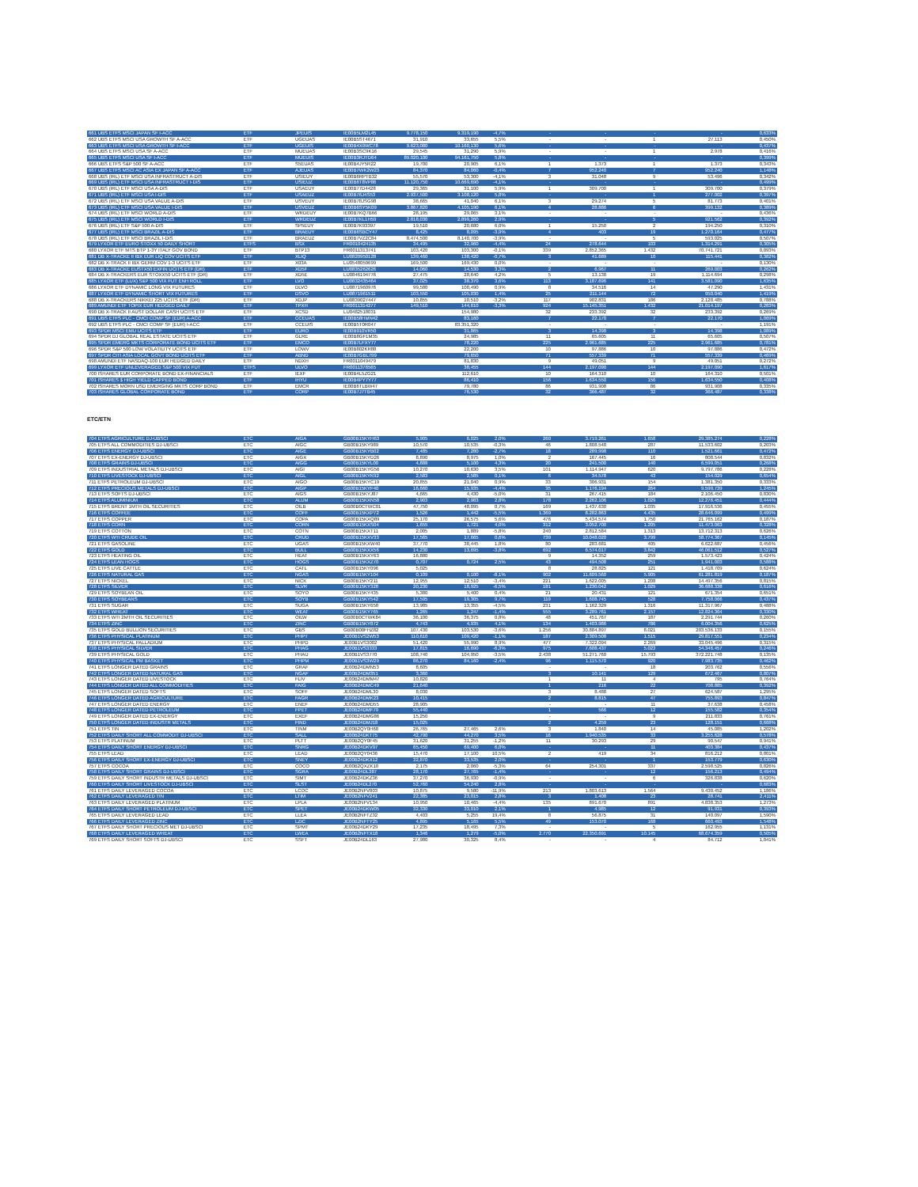| 661 UBS ETFS MSCI JAPAN SF I-ACC | ETF | JPEUIS | IE00B5LM2L45 | 9.778,150 | 9.319,190 | -4,7% | - | - | - | - | 0,633% |
| 662 UBS ETFS MSCI USA GROWTH SF A-ACC | ETF | UGEUAS | IE00B5ST4671 | 31,910 | 33,655 | 5,5% | - | - | 1 | 27.113 | 0,450% |
| 663 UBS ETFS MSCI USA GROWTH SF I-ACC | ETF | UGEUIS | IE00B4X9WC78 | 9.623,080 | 10.160,130 | 5,6% | - | - | - | - | 0,437% |
| 664 UBS ETFS MSCI USA SF A-ACC | ETF | MUEUAS | IE00B3SC9K16 | 29,545 | 31,290 | 5,9% | - | - | 1 | 2.978 | 0,416% |
| 665 UBS ETFS MSCI USA SF I-ACC | ETF | MUEUIS | IE00B3RJTD64 | 89.020,100 | 94.161,750 | 5,8% | - | - | - | - | 0,399% |
| 666 UBS ETFS S&P 500 SF A-ACC | ETF | S5EUAS | IE00B4JY5R22 | 19,700 | 20,905 | 6,1% | 1 | 1.373 | 1 | 1.373 | 0,343% |
| 667 UBS ETFS MSCI AC ASIA EX JAPAN SF A-ACC | ETF | AJEUAS | IE00B7WK2W23 | 84,370 | 84,060 | -0,4% | 7 | 952.240 | 7 | 952.240 | 1,148% |
| 668 UBS (IRL) ETF MSCI USA INFRASTRUCT A-DIS | ETF | USIEUY | IE00B6RPTB32 | 55,570 | 53,300 | -4,1% | 3 | 31.048 | 9 | 53.496 | 0,342% |
| 669 UBS (IRL) ETF MSCI USA INFRASTRUCT I-DIS | ETF | USIEUZ | IE00B6T8VP86 | 11.120,750 | 10.669,690 | -4,1% | - | - | - | - | 0,499% |
| 670 UBS (IRL) ETF MSCI USA A-DIS | ETF | USAEUY | IE00B77D4428 | 29,365 | 31,100 | 5,9% | 1 | 309.700 | 1 | 309.700 | 0,379% |
| 671 UBS (IRL) ETF MSCI USA I-DIS | ETF | USAEUZ | IE00B76J4S53 | 2.937,500 | 3.108,120 | 5,8% | - | - | 1 | 277.002 | 0,397% |
| 672 UBS (IRL) ETF MSCI USA VALUE A-DIS | ETF | USVEUY | IE00B78JSG98 | 38,665 | 41,040 | 6,1% | 3 | 29.274 | 5 | 81.773 | 0,401% |
| 673 UBS (IRL) ETF MSCI USA VALUE I-DIS | ETF | USVEUZ | IE00B6SY5K09 | 3.867,820 | 4.105,190 | 6,1% | 4 | 28.886 | 6 | 399.132 | 0,389% |
| 674 UBS (IRL) ETF MSCI WORLD A-DIS | ETF | WRDEUY | IE00B7KQ7B66 | 28,195 | 29,065 | 3,1% | - | - | - | - | 0,436% |
| 675 UBS (IRL) ETF MSCI WORLD I-DIS | ETF | WRDEUZ | IE00B7KL1H59 | 2.818,030 | 2.899,260 | 2,9% | - | - | 5 | 921.562 | 0,392% |
| 676 UBS (IRL) ETF S&P 500 A-DIS | ETF | SP5EUY | IE00B7K93397 | 19,510 | 20,680 | 6,0% | 1 | 15.250 | 2 | 194.250 | 0,310% |
| 677 UBS (IRL) ETF MSCI BRAZIL A-DIS | ETF | BRAEUY | IE00B6SBCY47 | 8,425 | 8,095 | -3,9% | 4 | 403 | 19 | 1.270.164 | 0,477% |
| 678 UBS (IRL) ETF MSCI BRAZIL I-DIS | ETF | BRAEUZ | IE00B7VZ2C84 | 8.474,500 | 8.140,700 | -3,9% | - | - | 5 | 593.025 | 0,507% |
| 679 LYXOR ETF EURO STOXX 50 DAILY SHORT | ETFS | BSX | FR0010424135 | 34,495 | 32,960 | -4,4% | 24 | 278.644 | 103 | 1.314.291 | 0,305% |
| 680 LYXOR ETF MTS BTP 1-3Y ITALY GOV BOND | ETF | BTP13 | FR0011313741 | 103,420 | 103,300 | -0,1% | 339 | 2.852.365 | 1.432 | 70.741.721 | 0,093% |
| 681 DB X-TRACKE II IBX EUR LIQ COV UCITS ETF | ETF | XLIQ | LU0820950128 | 139,460 | 138,420 | -0,7% | 3 | 41.689 | 10 | 115.441 | 0,382% |
| 682 DB X-TRACK II IBX GERM COV 1-3 UCITS ETF | ETF | X03A | LU0548059699 | 169,500 | 169,430 | 0,0% | - | - | - | - | 0,130% |
| 683 DB X-TRACKE EUSTX50 EXFIN UCITS ETF (DR) | ETF | XD5F | LU0835262626 | 14,060 | 14,530 | 3,3% | 2 | 6.967 | 11 | 269.003 | 0,262% |
| 684 DB X-TRACKERS EUR STOXX50 UCITS ETF (DR) | ETF | XD5E | LU0846194776 | 27,475 | 28,640 | 4,2% | 5 | 13.138 | 19 | 1.114.694 | 0,298% |
| 685 LYXOR ETF (LUX) S&P 500 VIX FUT ENH ROLL | ETF | LVO | LU0832435464 | 37,025 | 38,370 | 3,6% | 113 | 3.187.696 | 141 | 3.581.090 | 1,635% |
| 686 LYXOR ETF DYNAMIC LONG VIX FUTURES | ETF | DLVO | LU0871960976 | 99,580 | 100,490 | 0,9% | 8 | 34.516 | 14 | 47.290 | 1,431% |
| 687 LYXOR ETF DYNAMIC SHORT VIX FUTURES | ETF | DSVO | LU0871961511 | 103,550 | 105,030 | 1,4% | 25 | 211.144 | 72 | 950.040 | 1,419% |
| 688 DB X-TRACKERS NIKKEI 225 UCITS ETF (DR) | ETF | XDJP | LU0839027447 | 10,855 | 10,510 | -3,2% | 117 | 902.831 | 186 | 2.128.485 | 0,788% |
| 689 AMUNDI ETF TOPIX EUR HEDGED DAILY | ETF | TPXH | FR0011314277 | 149,510 | 144,610 | -3,3% | 924 | 15.145.351 | 1.432 | 21.014.197 | 0,283% |
| 690 DB X-TRACK II AUST DOLLAR CASH UCITS ETF | ETF | XCSD | LU0482518031 | | 154,980 | | 32 | 233.392 | 32 | 233.392 | 0,269% |
| 691 UBS ETFS PLC - CMCI COMP SF (EUR) A-ACC | ETF | CCEUAS | IE00B58HMN42 | | 83,160 | | 7 | 22.170 | 7 | 22.170 | 1,069% |
| 692 UBS ETFS PLC - CMCI COMP SF (EUR) I-ACC | ETF | CCEUIS | IE00B5T0R047 | | 83.351,320 | | - | - | - | - | 1,191% |
| 693 SPDR MSCI EMU UCITS ETF | ETF | EURO | IE00B910VR50 | | 31,865 | | 3 | 14.398 | 3 | 14.398 | 1,089% |
| 694 SPDR DJ GLOBAL REAL ESTATE UCITS ETF | ETF | GLRE | IE00B8GF1M35 | | 24,985 | | 11 | 65.605 | 11 | 65.605 | 0,507% |
| 695 SPDR EMERG MKTS CORPORATE BOND UCITS ETF | ETF | EMCO | IE00B7LFXY77 | | 78,220 | | 225 | 2.961.685 | 225 | 2.961.685 | 0,781% |
| 696 SPDR S&P 500 LOW VOLATILITY UCITS ETF | ETF | LOWV | IE00B802KR88 | | 22,200 | | 10 | 97.886 | 10 | 97.886 | 0,472% |
| 697 SPDR CITI ASIA LOCAL GOVT BOND UCITS ETF | ETF | ABND | IE00B7GBL799 | | 79,650 | | 71 | 557.339 | 71 | 557.339 | 0,469% |
| 698 AMUNDI ETF NASDAQ-100 EUR HEDGED DAILY | ETF | NDXH | FR0011049479 | | 81,830 | | 9 | 49.051 | 9 | 49.051 | 0,272% |
| 699 LYXOR ETF UNLEVERAGED S&P 500 VIX FUT | ETFS | ULVO | FR0011376565 | | 38,455 | | 144 | 2.197.090 | 144 | 2.197.090 | 1,617% |
| 700 ISHARES EUR CORPORATE BOND EX-FINANCIALS | ETF | IEXF | IE00B4L5ZG21 | | 112,610 | | 10 | 164.310 | 10 | 164.310 | 0,501% |
| 701 ISHARES $ HIGH YIELD CAPPED BOND | ETF | IHYU | IE00B4PY7Y77 | | 86,410 | | 156 | 1.634.550 | 156 | 1.634.550 | 0,408% |
| 702 ISHARES MORN USD EMERGING MKTS CORP BOND | ETF | EMCR | IE00B6TLBW47 | | 79,780 | | 86 | 931.908 | 86 | 931.908 | 0,335% |
| 703 ISHARES GLOBAL CORPORATE BOND | ETF | CORP | IE00B7J7TB45 | | 76,530 | | 32 | 366.487 | 32 | 366.487 | 0,338% |
ETC/ETN
| 704 ETFS AGRICULTURE DJ-UBSCI | ETC | AIGA | GB00B15KYH63 | 5,905 | 6,025 | 2,0% | 260 | 3.719.261 | 1.658 | 29.385.274 | 0,228% |
| 705 ETFS ALL COMMODITIES DJ-UBSCI | ETC | AIGC | GB00B15KY989 | 10,570 | 10,535 | -0,3% | 46 | 1.808.548 | 287 | 11.533.602 | 0,203% |
| 706 ETFS ENERGY DJ-UBSCI | ETC | AIGE | GB00B15KYB02 | 7,485 | 7,280 | -2,7% | 18 | 289.998 | 110 | 1.521.661 | 0,472% |
| 707 ETFS EX-ENERGY DJ-UBSCI | ETC | AIGX | GB00B15KYD26 | 8,890 | 8,975 | 1,0% | 2 | 167.445 | 16 | 808.544 | 0,832% |
| 708 ETFS GRAINS DJ-UBSCI | ETC | AIGG | GB00B15KYL00 | 4,888 | 5,100 | 4,3% | 20 | 241.500 | 140 | 6.599.051 | 0,268% |
| 709 ETFS INDUSTRIAL METALS DJ-UBSCI | ETC | AIGI | GB00B15KYG56 | 10,270 | 10,630 | 3,5% | 101 | 1.114.947 | 620 | 9.797.786 | 0,228% |
| 710 ETFS LIVESTOCK DJ-UBSCI | ETC | AIGL | GB00B15KYK92 | 2,583 | 2,585 | 0,1% | 6 | 34.578 | 43 | 154.029 | 0,654% |
| 711 ETFS PETROLEUM DJ-UBSCI | ETC | AIGO | GB00B15KYC19 | 20,855 | 21,040 | 0,9% | 33 | 306.931 | 154 | 1.381.350 | 0,333% |
| 712 ETFS PRECIOUS METALS DJ-UBSCI | ETC | AIGP | GB00B15KYF40 | 16,660 | 15,935 | -4,4% | 35 | 1.176.194 | 264 | 9.599.739 | 1,245% |
| 713 ETFS SOFTS DJ-UBSCI | ETC | AIGS | GB00B15KYJ87 | 4,665 | 4,430 | -5,0% | 31 | 267.415 | 184 | 2.106.450 | 0,830% |
| 714 ETFS ALUMINIUM | ETC | ALUM | GB00B15KXN58 | 2,903 | 2,983 | 2,8% | 178 | 2.262.106 | 1.029 | 12.276.451 | 0,444% |
| 715 ETFS BRENT 1MTH OIL SECURITIES | ETC | OILB | GB00B0CTWC01 | 47,750 | 48,095 | 0,7% | 169 | 1.437.630 | 1.035 | 17.916.536 | 0,455% |
| 716 ETFS COFFEE | ETC | COFF | GB00B15KXP72 | 1,526 | 1,442 | -5,5% | 1.369 | 8.282.863 | 4.435 | 28.646.099 | 0,499% |
| 717 ETFS COPPER | ETC | COPA | GB00B15KXQ89 | 25,170 | 26,575 | 5,6% | 476 | 5.434.574 | 1.750 | 21.765.162 | 0,187% |
| 718 ETFS CORN | ETC | CORN | GB00B15KXS04 | 1,655 | 1,721 | 4,0% | 312 | 3.052.700 | 1.205 | 11.473.063 | 0,328% |
| 719 ETFS COTTON | ETC | COTN | GB00B15KXT11 | 2,005 | 1,889 | -5,8% | 240 | 2.812.584 | 1.313 | 13.712.313 | 0,626% |
| 720 ETFS WTI CRUDE OIL | ETC | CRUD | GB00B15KXV33 | 17,565 | 17,665 | 0,6% | 739 | 10.048.020 | 3.799 | 58.774.367 | 0,145% |
| 721 ETFS GASOLINE | ETC | UGAS | GB00B15KXW40 | 37,770 | 38,445 | 1,8% | 80 | 283.681 | 405 | 6.622.687 | 0,456% |
| 722 ETFS GOLD | ETC | BULL | GB00B15KXX56 | 14,230 | 13,695 | -3,8% | 692 | 6.574.017 | 3.842 | 46.061.512 | 0,527% |
| 723 ETFS HEATING OIL | ETC | HEAT | GB00B15KXY63 | 16,880 | | | 9 | 14.352 | 259 | 1.573.423 | 0,424% |
| 724 ETFS LEAN HOGS | ETC | HOGS | GB00B15KXZ70 | 0,707 | 0,724 | 2,5% | 43 | 494.508 | 251 | 1.941.003 | 0,588% |
| 725 ETFS LIVE CATTLE | ETC | CATL | GB00B15KY096 | 5,025 | | | 8 | 28.825 | 121 | 1.418.709 | 0,624% |
| 726 ETFS NATURAL GAS | ETC | NGAS | GB00B15KY104 | 0,109 | 0,100 | -8,1% | 902 | 11.609.560 | 5.905 | 61.281.819 | 0,187% |
| 727 ETFS NICKEL | ETC | NICK | GB00B15KY211 | 12,955 | 12,510 | -3,4% | 221 | 1.622.005 | 1.208 | 14.497.356 | 0,815% |
| 728 ETFS SILVER | ETC | SLVR | GB00B15KY328 | 20,230 | 18,925 | -6,5% | 181 | 1.230.042 | 1.029 | 36.688.338 | 0,616% |
| 729 ETFS SOYBEAN OIL | ETC | SOYO | GB00B15KY435 | 5,380 | 5,400 | 0,4% | 21 | 20.431 | 121 | 671.354 | 0,651% |
| 730 ETFS SOYBEANS | ETC | SOYB | GB00B15KY542 | 17,595 | 19,305 | 9,7% | 119 | 1.608.745 | 528 | 7.758.066 | 0,437% |
| 731 ETFS SUGAR | ETC | SUGA | GB00B15KY658 | 13,985 | 13,355 | -4,5% | 231 | 1.162.329 | 1.316 | 11.317.967 | 0,488% |
| 732 ETFS WHEAT | ETC | WEAT | GB00B15KY765 | 1,265 | 1,247 | -1,4% | 555 | 3.289.761 | 2.157 | 12.824.364 | 0,330% |
| 733 ETFS WTI 2MTH OIL SECURITIES | ETC | OILW | GB00B0CTWK84 | 36,100 | 36,375 | 0,8% | 48 | 451.767 | 187 | 2.291.744 | 0,260% |
| 734 ETFS ZINC | ETC | ZINC | GB00B15KY872 | 4,743 | 4,935 | 4,1% | 134 | 1.403.986 | 786 | 6.004.356 | 0,625% |
| 735 ETFS GOLD BULLION SECURITIES | ETC | GBS | GB00B00FHZ82 | 107,430 | 103,530 | -3,6% | 1.256 | 30.884.897 | 8.021 | 203.536.133 | 0,155% |
| 736 ETFS PHYSICAL PLATINUM | ETC | PHPT | JE00B1VS2W53 | 110,610 | 109,420 | -1,1% | 187 | 2.309.508 | 1.515 | 29.817.551 | 0,234% |
| 737 ETFS PHYSICAL PALLADIUM | ETC | PHPD | JE00B1VS3002 | 51,420 | 55,990 | 8,9% | 477 | 7.322.094 | 2.269 | 33.045.496 | 0,315% |
| 738 ETFS PHYSICAL SILVER | ETC | PHAG | JE00B1VS3333 | 17,815 | 16,690 | -6,3% | 975 | 7.608.437 | 5.023 | 54.346.457 | 0,246% |
| 739 ETFS PHYSICAL GOLD | ETC | PHAU | JE00B1VS3770 | 108,740 | 104,950 | -3,5% | 2.438 | 51.271.760 | 15.793 | 372.221.748 | 0,135% |
| 740 ETFS PHYSICAL PM BASKET | ETC | PHPM | JE00B1VS3W29 | 86,270 | 84,160 | -2,4% | 96 | 1.115.570 | 920 | 7.983.735 | 0,462% |
| 741 ETFS LONGER DATED GRAINS | ETC | GRAF | JE00B24DMN53 | 8,605 | | | - | - | 18 | 203.762 | 0,556% |
| 742 ETFS LONGER DATED NATURAL GAS | ETC | NGAF | JE00B24DM351 | 3,360 | | | 3 | 10.141 | 129 | 672.467 | 0,807% |
| 743 ETFS LONGER DATED LIVESTOCK | ETC | FLIV | JE00B24DMM47 | 10,820 | | | 1 | 11 | 4 | 795 | 0,764% |
| 744 ETFS LONGER DATED ALL COMMODITIES | ETC | FAIG | JE00B24DMC49 | 21,640 | | | 1 | 216 | 22 | 708.885 | 0,392% |
| 745 ETFS LONGER DATED SOFTS | ETC | SOFF | JE00B24DML30 | 8,030 | | | 3 | 8.488 | 27 | 624.587 | 1,295% |
| 746 ETFS LONGER DATED AGRICULTURE | ETC | FAGR | JE00B24DMK23 | 10,415 | | | 2 | 8.815 | 47 | 755.893 | 0,847% |
| 747 ETFS LONGER DATED ENERGY | ETC | ENEF | JE00B24DMD55 | 28,905 | | | - | - | 11 | 37.638 | 0,458% |
| 748 ETFS LONGER DATED PETROLEUM | ETC | FPET | JE00B24DMF79 | 55,440 | | | 1 | 566 | 12 | 155.582 | 0,354% |
| 749 ETFS LONGER DATED EX-ENERGY | ETC | EXEF | JE00B24DMG86 | 15,250 | | | - | - | 9 | 211.833 | 0,761% |
| 750 ETFS LONGER DATED INDUSTR METALS | ETC | FIND | JE00B24DMJ18 | 15,025 | | | 2 | 4.259 | 23 | 128.151 | 0,668% |
| 751 ETFS TIN | ETC | TINM | JE00B2QY0H68 | 26,765 | 27,465 | 2,6% | 3 | 1.840 | 14 | 45.085 | 1,202% |
| 752 ETFS DAILY SHORT ALL COMMODIT DJ-UBSCI | ETC | SALL | JE00B24DKT75 | 42,790 | 44,270 | 3,5% | 16 | 1.940.535 | 33 | 3.255.628 | 0,578% |
| 753 ETFS PLATINUM | ETC | PLTT | JE00B2QY0F45 | 31,620 | 31,255 | -1,2% | 11 | 30.293 | 29 | 90.547 | 0,941% |
| 754 ETFS DAILY SHORT ENERGY DJ-UBSCI | ETC | SNRG | JE00B24DKV97 | 65,450 | 69,400 | 6,0% | - | - | 11 | 403.384 | 0,437% |
| 755 ETFS LEAD | ETC | LEAD | JE00B2QY0436 | 15,470 | 17,100 | 10,5% | 2 | 419 | 34 | 816.212 | 0,801% |
| 756 ETFS DAILY SHORT EX-ENERGY DJ-UBSCI | ETC | SNEY | JE00B24DKX12 | 32,870 | 33,535 | 2,0% | - | - | 1 | 153.779 | 0,630% |
| 757 ETFS COCOA | ETC | COCO | JE00B2QXZK10 | 2,175 | 2,060 | -5,3% | 64 | 254.301 | 337 | 2.598.525 | 0,826% |
| 758 ETFS DAILY SHORT GRAINS DJ-UBSCI | ETC | SGRA | JE00B24DL387 | 28,170 | 27,765 | -1,4% | - | - | 12 | 156.213 | 0,494% |
| 759 ETFS DAILY SHORT INDUSTR METALS DJ-UBSCI | ETC | SIMT | JE00B24DKZ36 | 37,270 | 36,930 | -0,9% | - | - | 6 | 326.838 | 0,620% |
| 760 ETFS DAILY SHORT LIVESTOCK DJ-UBSCI | ETC | SLST | JE00B24DL270 | 52,760 | 54,240 | 2,8% | - | - | - | - | 0,683% |
| 761 ETFS DAILY LEVERAGED COCOA | ETC | LCOC | JE00B2NFV803 | 10,875 | 9,580 | -11,9% | 213 | 1.803.613 | 1.564 | 9.430.452 | 1,186% |
| 762 ETFS DAILY LEVERAGED TIN | ETC | LTIM | JE00B2NFV241 | 22,385 | 23,015 | 2,8% | 3 | 1.408 | 23 | 28.741 | 2,411% |
| 763 ETFS DAILY LEVERAGED PLATINUM | ETC | LPLA | JE00B2NFV134 | 10,950 | 10,465 | -4,4% | 135 | 891.670 | 891 | 4.838.353 | 1,273% |
| 764 ETFS DAILY SHORT PETROLEUM DJ-UBSCI | ETC | SPET | JE00B24DKW05 | 32,330 | 33,010 | 2,1% | 1 | 4.985 | 12 | 91.931 | 0,393% |
| 765 ETFS DAILY LEVERAGED LEAD | ETC | LLEA | JE00B2NFTZ32 | 4,403 | 5,255 | 19,4% | 8 | 56.875 | 31 | 140.097 | 1,590% |
| 766 ETFS DAILY LEVERAGED ZINC | ETC | LZIC | JE00B2NFTY25 | 4,895 | 5,165 | 5,5% | 49 | 153.070 | 168 | 660.493 | 1,548% |
| 767 ETFS DAILY SHORT PRECIOUS MET DJ-UBSCI | ETC | SPMT | JE00B24DKY29 | 17,235 | 18,495 | 7,3% | - | - | 5 | 162.955 | 1,131% |
| 768 ETFS DAILY LEVERAGED WHEAT | ETC | LWEA | JE00B2NFTX18 | 1,346 | 1,279 | -5,0% | 2.770 | 22.350.691 | 10.145 | 68.674.359 | 0,505% |
| 769 ETFS DAILY SHORT SOFTS DJ-UBSCI | ETC | SSFT | JE00B24DL163 | 27,980 | 30,325 | 8,4% | - | - | 4 | 84.712 | 1,041% |